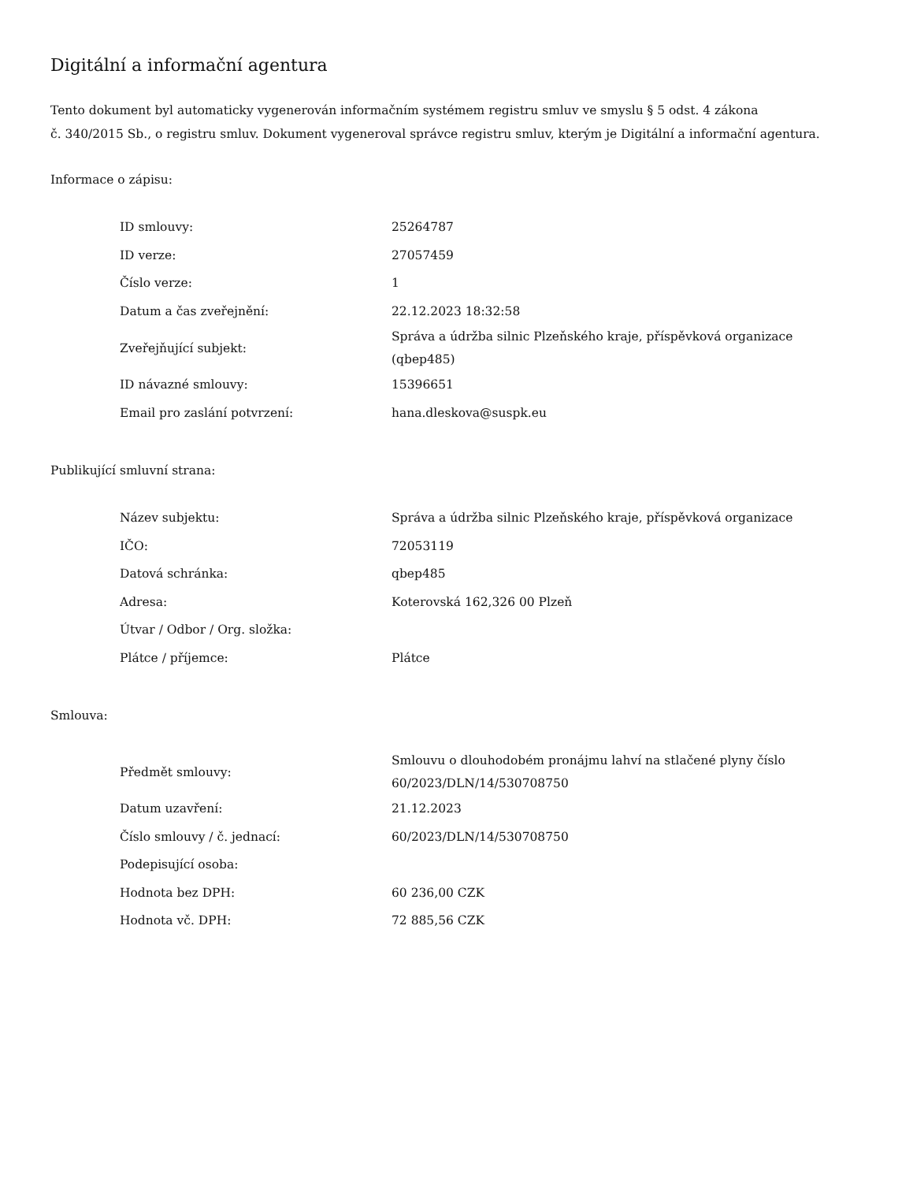Digitální a informační agentura
Tento dokument byl automaticky vygenerován informačním systémem registru smluv ve smyslu § 5 odst. 4 zákona
č. 340/2015 Sb., o registru smluv. Dokument vygeneroval správce registru smluv, kterým je Digitální a informační agentura.
Informace o zápisu:
| ID smlouvy: | 25264787 |
| ID verze: | 27057459 |
| Číslo verze: | 1 |
| Datum a čas zveřejnění: | 22.12.2023 18:32:58 |
| Zveřejňující subjekt: | Správa a údržba silnic Plzeňského kraje, příspěvková organizace (qbep485) |
| ID návazné smlouvy: | 15396651 |
| Email pro zaslání potvrzení: | hana.dleskova@suspk.eu |
Publikující smluvní strana:
| Název subjektu: | Správa a údržba silnic Plzeňského kraje, příspěvková organizace |
| IČO: | 72053119 |
| Datová schránka: | qbep485 |
| Adresa: | Koterovská 162,326 00 Plzeň |
| Útvar / Odbor / Org. složka: | |
| Plátce / příjemce: | Plátce |
Smlouva:
| Předmět smlouvy: | Smlouvu o dlouhodobém pronájmu lahví na stlačené plyny číslo 60/2023/DLN/14/530708750 |
| Datum uzavření: | 21.12.2023 |
| Číslo smlouvy / č. jednací: | 60/2023/DLN/14/530708750 |
| Podepisující osoba: | |
| Hodnota bez DPH: | 60 236,00 CZK |
| Hodnota vč. DPH: | 72 885,56 CZK |